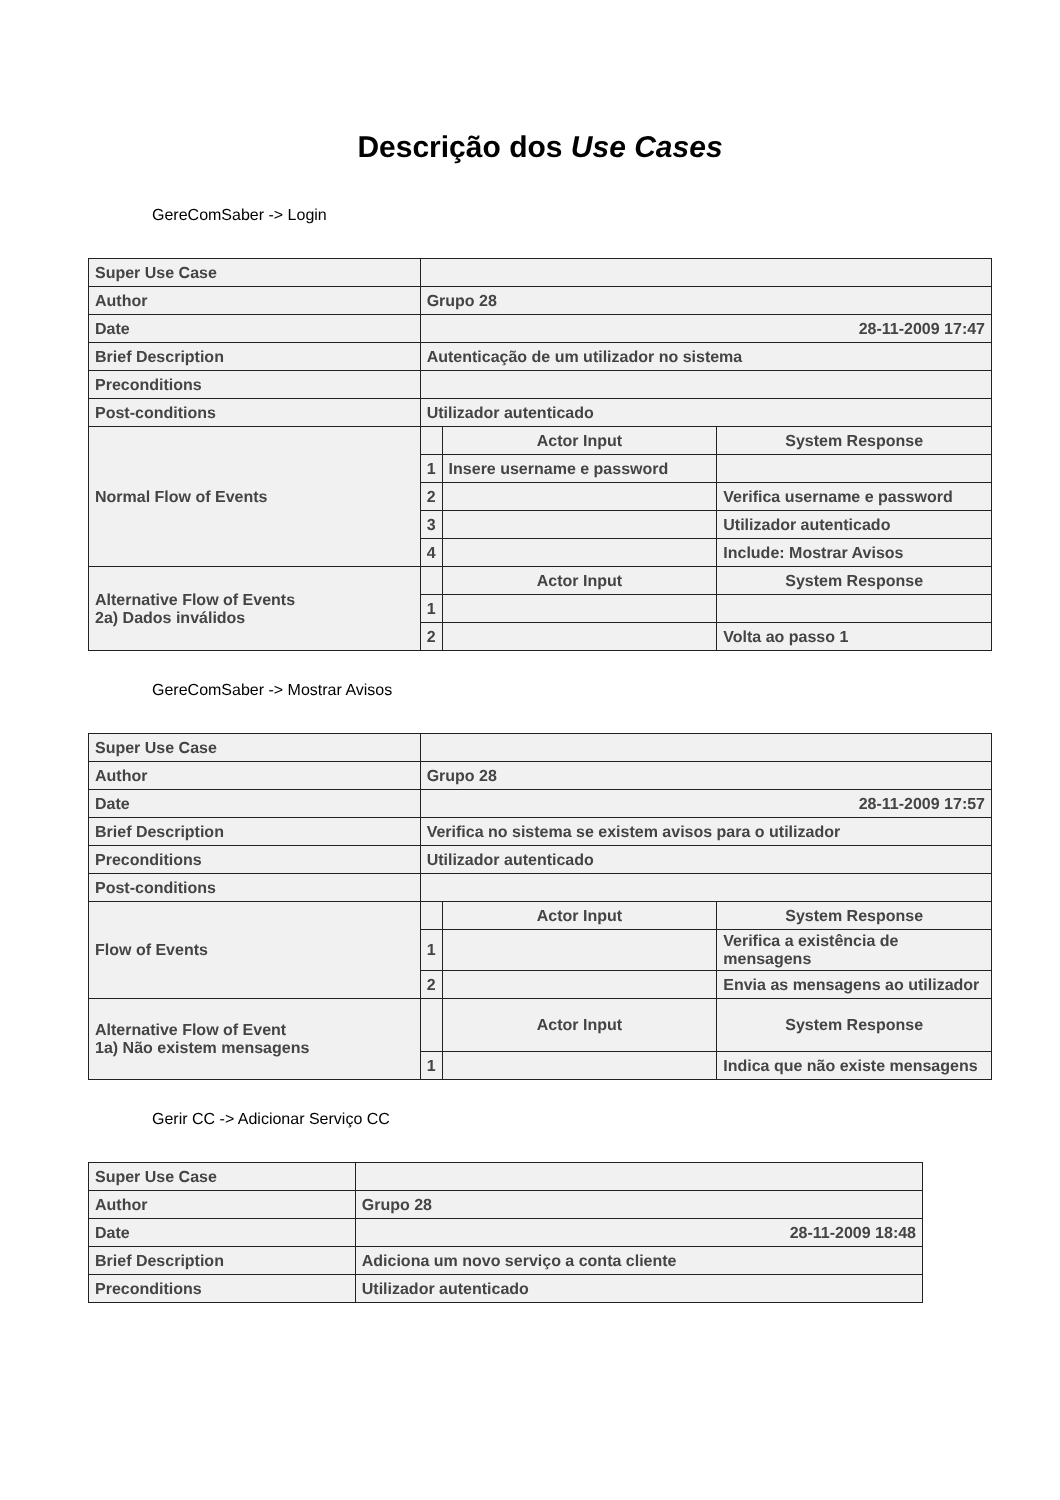Descrição dos Use Cases
GereComSaber -> Login
| Super Use Case | | | |
| Author | Grupo 28 | | |
| Date | 28-11-2009 17:47 | | |
| Brief Description | Autenticação de um utilizador no sistema | | |
| Preconditions | | | |
| Post-conditions | Utilizador autenticado | | |
| Normal Flow of Events | | Actor Input | System Response |
| | 1 | Insere username e password | |
| | 2 | | Verifica username e password |
| | 3 | | Utilizador autenticado |
| | 4 | | Include: Mostrar Avisos |
| Alternative Flow of Events 2a) Dados inválidos | | Actor Input | System Response |
| | 1 | | |
| | 2 | | Volta ao passo 1 |
GereComSaber -> Mostrar Avisos
| Super Use Case | | | |
| Author | Grupo 28 | | |
| Date | 28-11-2009 17:57 | | |
| Brief Description | Verifica no sistema se existem avisos para o utilizador | | |
| Preconditions | Utilizador autenticado | | |
| Post-conditions | | | |
| Flow of Events | | Actor Input | System Response |
| | 1 | | Verifica a existência de mensagens |
| | 2 | | Envia as mensagens ao utilizador |
| Alternative Flow of Event 1a) Não existem mensagens | | Actor Input | System Response |
| | 1 | | Indica que não existe mensagens |
Gerir CC -> Adicionar Serviço CC
| Super Use Case | |
| Author | Grupo 28 |
| Date | 28-11-2009 18:48 |
| Brief Description | Adiciona um novo serviço a conta cliente |
| Preconditions | Utilizador autenticado |